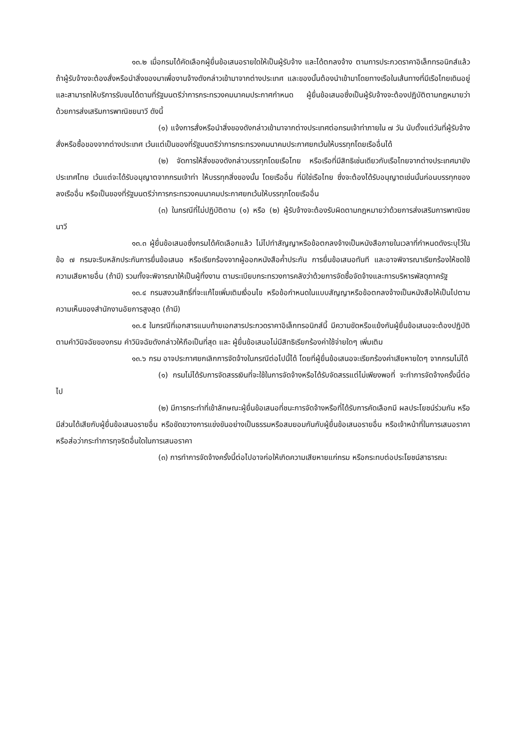๑๓.๒ เมื่อกรมได้คัดเลือกผู้ยื่นข้อเสนอรายใดให้เป็นผู้รับจ้าง และได้ตกลงจ้าง ตามการประกวดราคาอิเล็กทรอนิกส์แล้ว ถ้าผู้รับจ้างจะต้องสั่งหรือนำสิ่งของมาเพื่องานจ้างดังกล่าวเข้ามาจากต่างประเทศ และของนั้นต้องนำเข้ามาโดยทางเรือในเส้นทางที่มีเรือไทยเดินอยู่ และสามารถให้บริการรับขนได้ตามที่รัฐมนตรีว่าการกระทรวงคมนาคมประกาศกำหนด ผู้ยื่นข้อเสนอซึ่งเป็นผู้รับจ้างจะต้องปฏิบัติตามกฎหมายว่าด้วยการส่งเสริมการพาณิชยนาวี ดังนี้
(๑) แจ้งการสั่งหรือนำสิ่งของดังกล่าวเข้ามาจากต่างประเทศต่อกรมเจ้าท่าภายใน ๗ วัน นับตั้งแต่วันที่ผู้รับจ้างสั่งหรือซื้อของจากต่างประเทศ เว้นแต่เป็นของที่รัฐมนตรีว่าการกระทรวงคมนาคมประกาศยกเว้นให้บรรทุกโดยเรืออื่นได้
(๒) จัดการให้สิ่งของดังกล่าวบรรทุกโดยเรือไทย หรือเรือที่มีสิทธิเช่นเดียวกับเรือไทยจากต่างประเทศมายังประเทศไทย เว้นแต่จะได้รับอนุญาตจากกรมเจ้าท่า ให้บรรทุกสิ่งของนั้น โดยเรืออื่น ที่มิใช่เรือไทย ซึ่งจะต้องได้รับอนุญาตเช่นนั้นก่อนบรรทุกของลงเรืออื่น หรือเป็นของที่รัฐมนตรีว่าการกระทรวงคมนาคมประกาศยกเว้นให้บรรทุกโดยเรืออื่น
(๓) ในกรณีที่ไม่ปฏิบัติตาม (๑) หรือ (๒) ผู้รับจ้างจะต้องรับผิดตามกฎหมายว่าด้วยการส่งเสริมการพาณิชยนาวี
๑๓.๓ ผู้ยื่นข้อเสนอซึ่งกรมได้คัดเลือกแล้ว ไม่ไปทำสัญญาหรือข้อตกลงจ้างเป็นหนังสือภายในเวลาที่กำหนดดังระบุไว้ในข้อ ๗ กรมจะริบหลักประกันการยื่นข้อเสนอ หรือเรียกร้องจากผู้ออกหนังสือค้ำประกัน การยื่นข้อเสนอทันที และอาจพิจารณาเรียกร้องให้ชดใช้ความเสียหายอื่น (ถ้ามี) รวมทั้งจะพิจารณาให้เป็นผู้ทิ้งงาน ตามระเบียบกระทรวงการคลังว่าด้วยการจัดซื้อจัดจ้างและการบริหารพัสดุภาครัฐ
๑๓.๔ กรมสงวนสิทธิ์ที่จะแก้ไขเพิ่มเติมเงื่อนไข หรือข้อกำหนดในแบบสัญญาหรือข้อตกลงจ้างเป็นหนังสือให้เป็นไปตามความเห็นของสำนักงานอัยการสูงสุด (ถ้ามี)
๑๓.๕ ในกรณีที่เอกสารแนบท้ายเอกสารประกวดราคาอิเล็กทรอนิกส์นี้ มีความขัดหรือแย้งกันผู้ยื่นข้อเสนอจะต้องปฏิบัติตามคำวินิจฉัยของกรม คำวินิจฉัยดังกล่าวให้ถือเป็นที่สุด และ ผู้ยื่นข้อเสนอไม่มีสิทธิเรียกร้องค่าใช้จ่ายใดๆ เพิ่มเติม
๑๓.๖ กรม อาจประกาศยกเลิกการจัดจ้างในกรณีต่อไปนี้ได้ โดยที่ผู้ยื่นข้อเสนอจะเรียกร้องค่าเสียหายใดๆ จากกรมไม่ได้
(๑) กรมไม่ได้รับการจัดสรรเงินที่จะใช้ในการจัดจ้างหรือได้รับจัดสรรแต่ไม่เพียงพอที่ จะทำการจัดจ้างครั้งนี้ต่อไป
(๒) มีการกระทำที่เข้าลักษณะผู้ยื่นข้อเสนอที่ชนะการจัดจ้างหรือที่ได้รับการคัดเลือกมี ผลประโยชน์ร่วมกัน หรือมีส่วนได้เสียกับผู้ยื่นข้อเสนอรายอื่น หรือขัดขวางการแข่งขันอย่างเป็นธรรมหรือสมยอมกันกับผู้ยื่นข้อเสนอรายอื่น หรือเจ้าหน้าที่ในการเสนอราคา หรือส่อว่ากระทำการทุจริตอื่นใดในการเสนอราคา
(๓) การทำการจัดจ้างครั้งนี้ต่อไปอาจก่อให้เกิดความเสียหายแก่กรม หรือกระทบต่อประโยชน์สาธารณะ